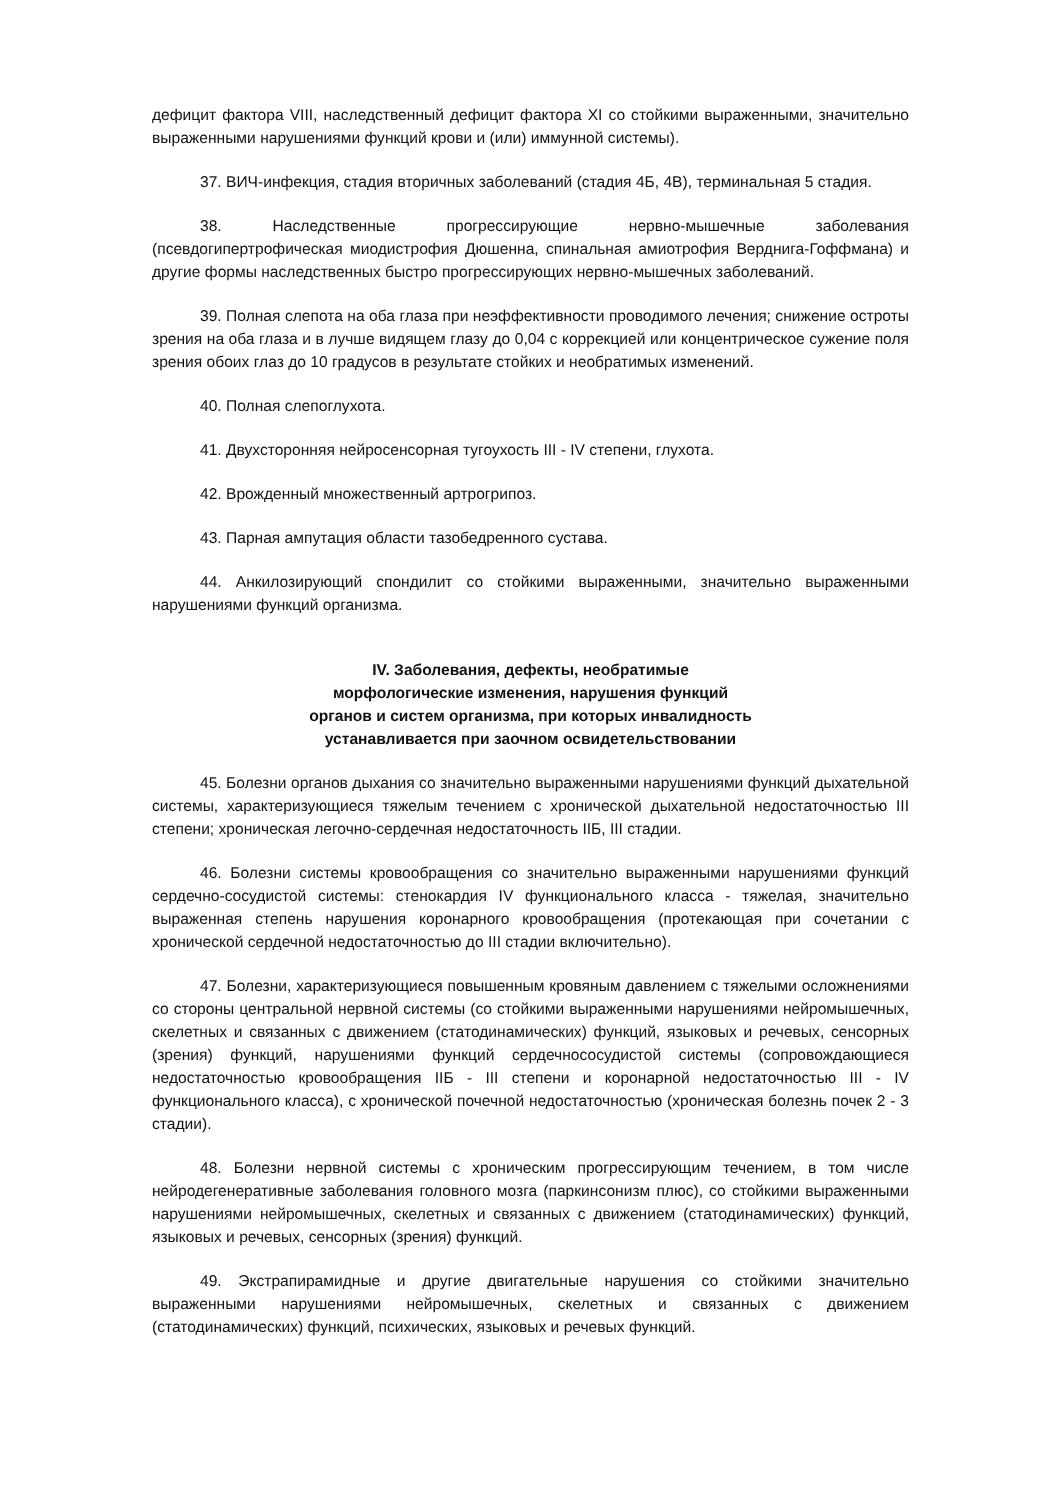дефицит фактора VIII, наследственный дефицит фактора XI со стойкими выраженными, значительно выраженными нарушениями функций крови и (или) иммунной системы).
37. ВИЧ-инфекция, стадия вторичных заболеваний (стадия 4Б, 4В), терминальная 5 стадия.
38. Наследственные прогрессирующие нервно-мышечные заболевания (псевдогипертрофическая миодистрофия Дюшенна, спинальная амиотрофия Верднига-Гоффмана) и другие формы наследственных быстро прогрессирующих нервно-мышечных заболеваний.
39. Полная слепота на оба глаза при неэффективности проводимого лечения; снижение остроты зрения на оба глаза и в лучше видящем глазу до 0,04 с коррекцией или концентрическое сужение поля зрения обоих глаз до 10 градусов в результате стойких и необратимых изменений.
40. Полная слепоглухота.
41. Двухсторонняя нейросенсорная тугоухость III - IV степени, глухота.
42. Врожденный множественный артрогрипоз.
43. Парная ампутация области тазобедренного сустава.
44. Анкилозирующий спондилит со стойкими выраженными, значительно выраженными нарушениями функций организма.
IV. Заболевания, дефекты, необратимые
морфологические изменения, нарушения функций
органов и систем организма, при которых инвалидность
устанавливается при заочном освидетельствовании
45. Болезни органов дыхания со значительно выраженными нарушениями функций дыхательной системы, характеризующиеся тяжелым течением с хронической дыхательной недостаточностью III степени; хроническая легочно-сердечная недостаточность IIБ, III стадии.
46. Болезни системы кровообращения со значительно выраженными нарушениями функций сердечно-сосудистой системы: стенокардия IV функционального класса - тяжелая, значительно выраженная степень нарушения коронарного кровообращения (протекающая при сочетании с хронической сердечной недостаточностью до III стадии включительно).
47. Болезни, характеризующиеся повышенным кровяным давлением с тяжелыми осложнениями со стороны центральной нервной системы (со стойкими выраженными нарушениями нейромышечных, скелетных и связанных с движением (статодинамических) функций, языковых и речевых, сенсорных (зрения) функций, нарушениями функций сердечнососудистой системы (сопровождающиеся недостаточностью кровообращения IIБ - III степени и коронарной недостаточностью III - IV функционального класса), с хронической почечной недостаточностью (хроническая болезнь почек 2 - 3 стадии).
48. Болезни нервной системы с хроническим прогрессирующим течением, в том числе нейродегенеративные заболевания головного мозга (паркинсонизм плюс), со стойкими выраженными нарушениями нейромышечных, скелетных и связанных с движением (статодинамических) функций, языковых и речевых, сенсорных (зрения) функций.
49. Экстрапирамидные и другие двигательные нарушения со стойкими значительно выраженными нарушениями нейромышечных, скелетных и связанных с движением (статодинамических) функций, психических, языковых и речевых функций.